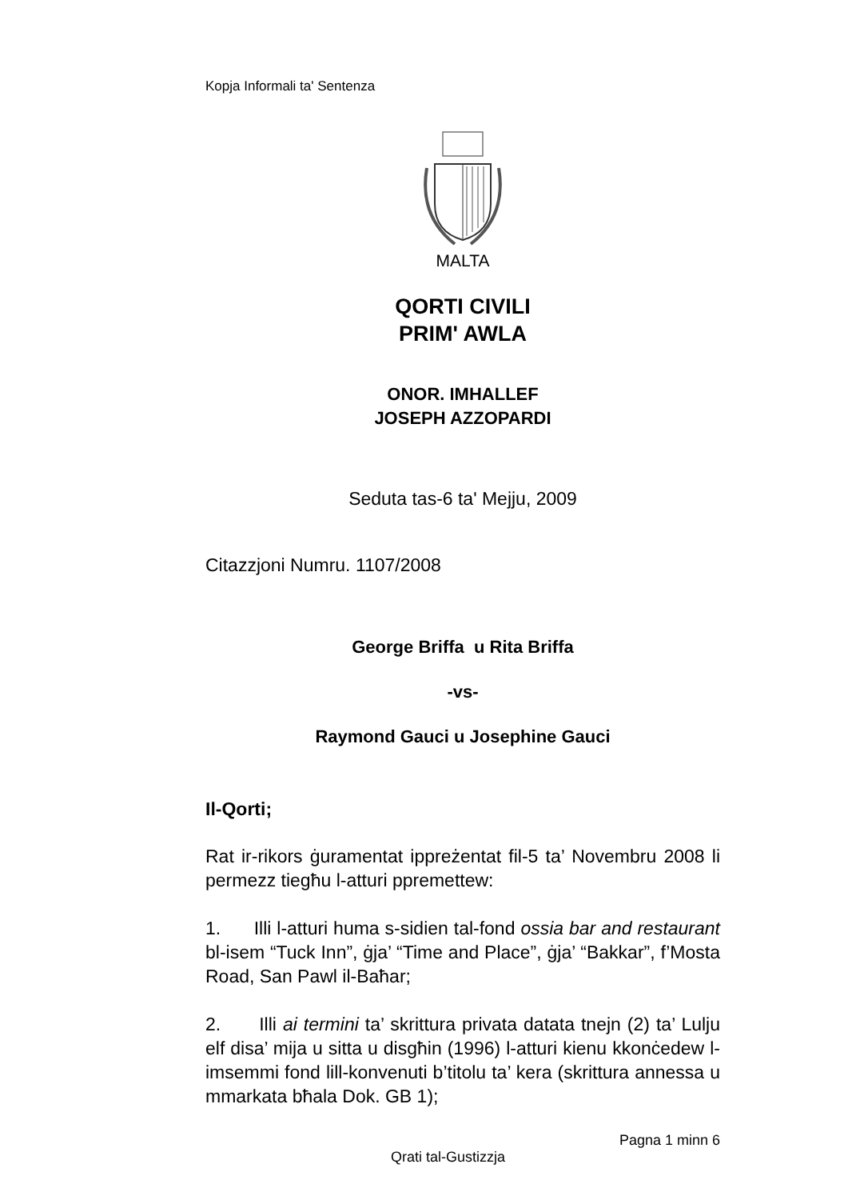Kopja Informali ta' Sentenza
MALTA
QORTI CIVILI
PRIM' AWLA
ONOR. IMHALLEF
JOSEPH AZZOPARDI
Seduta tas-6 ta' Mejju, 2009
Citazzjoni Numru. 1107/2008
George Briffa u Rita Briffa
-vs-
Raymond Gauci u Josephine Gauci
Il-Qorti;
Rat ir-rikors ġuramentat ippreżentat fil-5 ta’ Novembru 2008 li permezz tiegħu l-atturi ppremettew:
1. Illi l-atturi huma s-sidien tal-fond ossia bar and restaurant bl-isem “Tuck Inn”, ġja’ “Time and Place”, ġja’ “Bakkar”, f’Mosta Road, San Pawl il-Baħar;
2. Illi ai termini ta’ skrittura privata datata tnejn (2) ta’ Lulju elf disa’ mija u sitta u disgħin (1996) l-atturi kienu kkonċedew l-imsemmi fond lill-konvenuti b’titolu ta’ kera (skrittura annessa u mmarkata bħala Dok. GB 1);
Pagna 1 minn 6
Qrati tal-Gustizzja